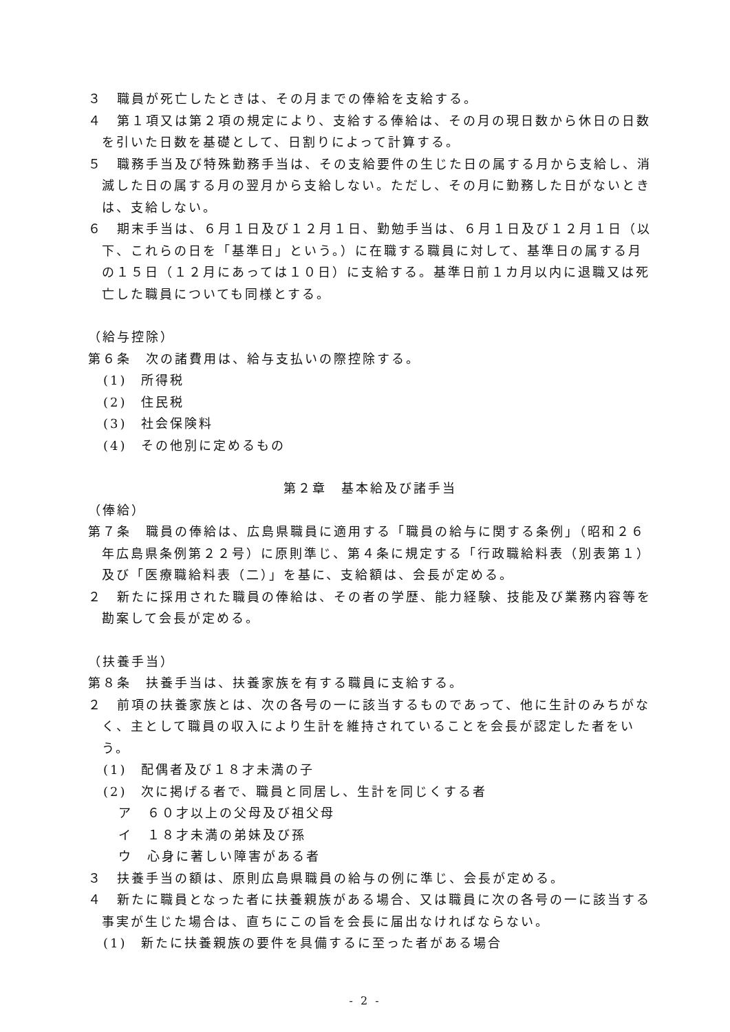３　職員が死亡したときは、その月までの俸給を支給する。
４　第１項又は第２項の規定により、支給する俸給は、その月の現日数から休日の日数を引いた日数を基礎として、日割りによって計算する。
５　職務手当及び特殊勤務手当は、その支給要件の生じた日の属する月から支給し、消滅した日の属する月の翌月から支給しない。ただし、その月に勤務した日がないときは、支給しない。
６　期末手当は、６月１日及び１２月１日、勤勉手当は、６月１日及び１２月１日（以下、これらの日を「基準日」という。）に在職する職員に対して、基準日の属する月の１５日（１２月にあっては１０日）に支給する。基準日前１カ月以内に退職又は死亡した職員についても同様とする。
（給与控除）
第６条　次の諸費用は、給与支払いの際控除する。
(1)　所得税
(2)　住民税
(3)　社会保険料
(4)　その他別に定めるもの
第２章　基本給及び諸手当
（俸給）
第７条　職員の俸給は、広島県職員に適用する「職員の給与に関する条例」（昭和２６年広島県条例第２２号）に原則準じ、第４条に規定する「行政職給料表（別表第１）及び「医療職給料表（二）」を基に、支給額は、会長が定める。
２　新たに採用された職員の俸給は、その者の学歴、能力経験、技能及び業務内容等を勘案して会長が定める。
（扶養手当）
第８条　扶養手当は、扶養家族を有する職員に支給する。
２　前項の扶養家族とは、次の各号の一に該当するものであって、他に生計のみちがなく、主として職員の収入により生計を維持されていることを会長が認定した者をいう。
(1)　配偶者及び１８才未満の子
(2)　次に掲げる者で、職員と同居し、生計を同じくする者
ア　６０才以上の父母及び祖父母
イ　１８才未満の弟妹及び孫
ウ　心身に著しい障害がある者
３　扶養手当の額は、原則広島県職員の給与の例に準じ、会長が定める。
４　新たに職員となった者に扶養親族がある場合、又は職員に次の各号の一に該当する事実が生じた場合は、直ちにこの旨を会長に届出なければならない。
(1)　新たに扶養親族の要件を具備するに至った者がある場合
- 2 -